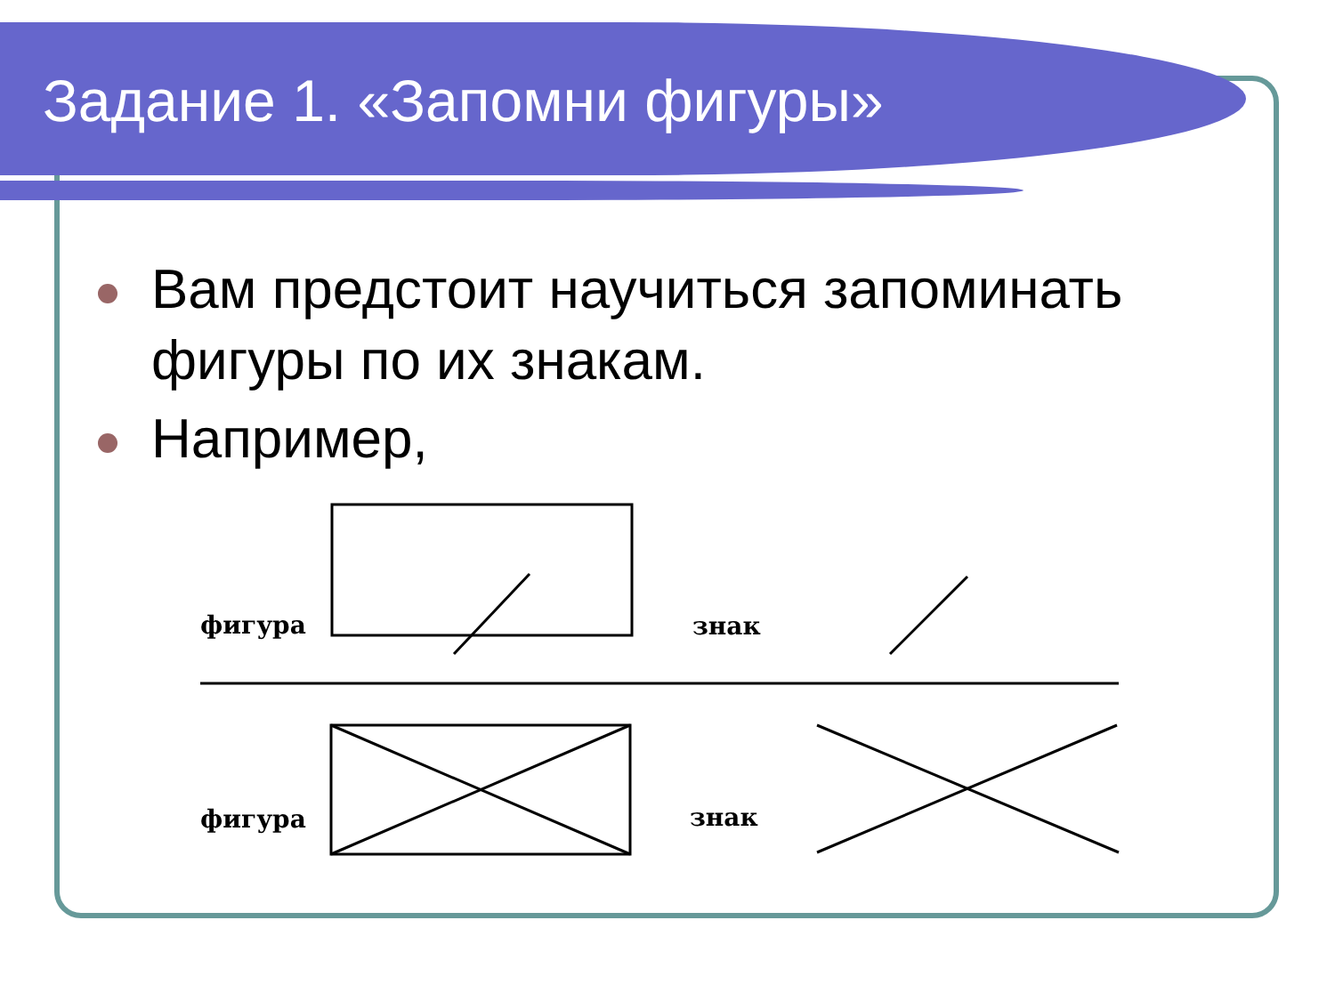Задание 1. «Запомни фигуры»
Вам предстоит научиться запоминать фигуры по их знакам.
Например,
фигура
знак
фигура
знак